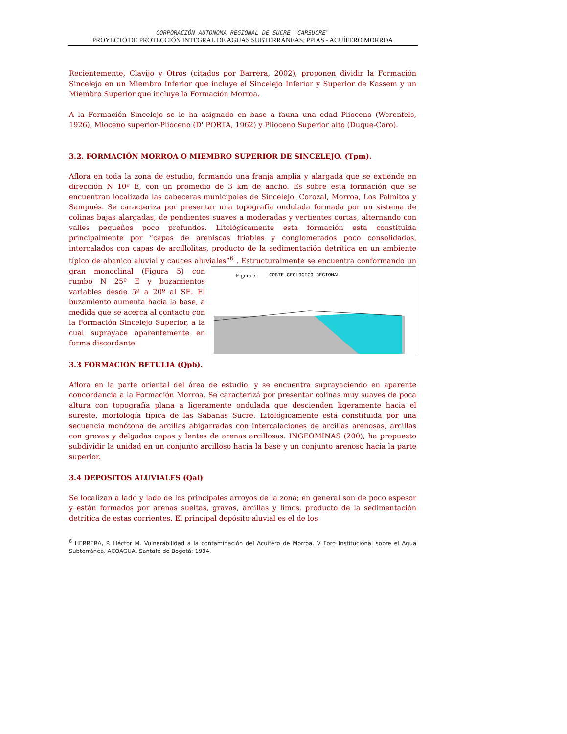CORPORACIÓN AUTONOMA REGIONAL DE SUCRE "CARSUCRE"
PROYECTO DE PROTECCIÓN INTEGRAL DE AGUAS SUBTERRÁNEAS, PPIAS - ACUÍFERO MORROA
Recientemente, Clavijo y Otros (citados por Barrera, 2002), proponen dividir la Formación Sincelejo en un Miembro Inferior que incluye el Sincelejo Inferior y Superior de Kassem y un Miembro Superior que incluye la Formación Morroa.
A la Formación Sincelejo se le ha asignado en base a fauna una edad Plioceno (Werenfels, 1926), Mioceno superior-Plioceno (D' PORTA, 1962) y Plioceno Superior alto (Duque-Caro).
3.2. FORMACIÓN MORROA O MIEMBRO SUPERIOR DE SINCELEJO. (Tpm).
Aflora en toda la zona de estudio, formando una franja amplia y alargada que se extiende en dirección N 10º E, con un promedio de 3 km de ancho. Es sobre esta formación que se encuentran localizada las cabeceras municipales de Sincelejo, Corozal, Morroa, Los Palmitos y Sampués. Se caracteriza por presentar una topografía ondulada formada por un sistema de colinas bajas alargadas, de pendientes suaves a moderadas y vertientes cortas, alternando con valles pequeños poco profundos. Litológicamente esta formación esta constituida principalmente por “capas de areniscas friables y conglomerados poco consolidados, intercalados con capas de arcillolitas, producto de la sedimentación detrítica en un ambiente típico de abanico aluvial y cauces aluviales”<sup>6</sup> . Estructuralmente se Figura 5. CORTE GEOLOGICO REGIONAL encuentra conformando un gran monoclinal (Figura 5) con rumbo N 25º E y buzamientos variables desde 5º a 20º al SE. El buzamiento aumenta hacia la base, a medida que se acerca al contacto con la Formación Sincelejo Superior, a la cual suprayace aparentemente en forma discordante.
3.3 FORMACION BETULIA (Qpb).
Aflora en la parte oriental del área de estudio, y se encuentra suprayaciendo en aparente concordancia a la Formación Morroa. Se caracterizá por presentar colinas muy suaves de poca altura con topografía plana a ligeramente ondulada que descienden ligeramente hacia el sureste, morfología típica de las Sabanas Sucre. Litológicamente está constituida por una secuencia monótona de arcillas abigarradas con intercalaciones de arcillas arenosas, arcillas con gravas y delgadas capas y lentes de arenas arcillosas. INGEOMINAS (200), ha propuesto subdividir la unidad en un conjunto arcilloso hacia la base y un conjunto arenoso hacia la parte superior.
3.4 DEPOSITOS ALUVIALES (Qal)
Se localizan a lado y lado de los principales arroyos de la zona; en general son de poco espesor y están formados por arenas sueltas, gravas, arcillas y limos, producto de la sedimentación detrítica de estas corrientes. El principal depósito aluvial es el de los
<sup>6</sup> HERRERA, P. Héctor M. Vulnerabilidad a la contaminación del Acuifero de Morroa. V Foro Institucional sobre el Agua Subterránea. ACOAGUA, Santafé de Bogotá: 1994.